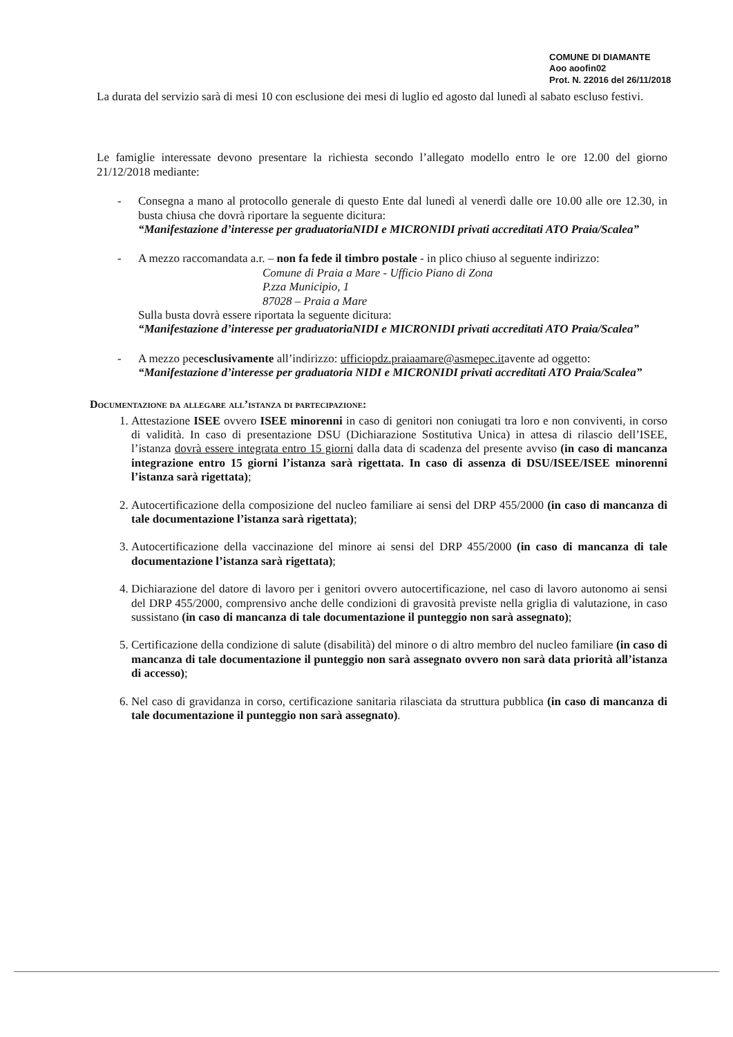COMUNE DI DIAMANTE
Aoo aoofin02
Prot. N. 22016 del 26/11/2018
La durata del servizio sarà di mesi 10 con esclusione dei mesi di luglio ed agosto dal lunedì al sabato escluso festivi.
Le famiglie interessate devono presentare la richiesta secondo l’allegato modello entro le ore 12.00 del giorno 21/12/2018 mediante:
- Consegna a mano al protocollo generale di questo Ente dal lunedì al venerdì dalle ore 10.00 alle ore 12.30, in busta chiusa che dovrà riportare la seguente dicitura:
“Manifestazione d’interesse per graduatoriaNIDI e MICRONIDI privati accreditati ATO Praia/Scalea”
- A mezzo raccomandata a.r. – non fa fede il timbro postale - in plico chiuso al seguente indirizzo:
Comune di Praia a Mare - Ufficio Piano di Zona
P.zza Municipio, 1
87028 – Praia a Mare
Sulla busta dovrà essere riportata la seguente dicitura:
“Manifestazione d’interesse per graduatoriaNIDI e MICRONIDI privati accreditati ATO Praia/Scalea”
- A mezzo pecesclusivamente all’indirizzo: ufficiopdz.praiaamare@asmepec.itavente ad oggetto:
“Manifestazione d’interesse per graduatoria NIDI e MICRONIDI privati accreditati ATO Praia/Scalea”
Documentazione da allegare all’istanza di partecipazione:
1. Attestazione ISEE ovvero ISEE minorenni in caso di genitori non coniugati tra loro e non conviventi, in corso di validità. In caso di presentazione DSU (Dichiarazione Sostitutiva Unica) in attesa di rilascio dell’ISEE, l’istanza dovrà essere integrata entro 15 giorni dalla data di scadenza del presente avviso (in caso di mancanza integrazione entro 15 giorni l’istanza sarà rigettata. In caso di assenza di DSU/ISEE/ISEE minorenni l’istanza sarà rigettata);
2. Autocertificazione della composizione del nucleo familiare ai sensi del DRP 455/2000 (in caso di mancanza di tale documentazione l’istanza sarà rigettata);
3. Autocertificazione della vaccinazione del minore ai sensi del DRP 455/2000 (in caso di mancanza di tale documentazione l’istanza sarà rigettata);
4. Dichiarazione del datore di lavoro per i genitori ovvero autocertificazione, nel caso di lavoro autonomo ai sensi del DRP 455/2000, comprensivo anche delle condizioni di gravosità previste nella griglia di valutazione, in caso sussistano (in caso di mancanza di tale documentazione il punteggio non sarà assegnato);
5. Certificazione della condizione di salute (disabilità) del minore o di altro membro del nucleo familiare (in caso di mancanza di tale documentazione il punteggio non sarà assegnato ovvero non sarà data priorità all’istanza di accesso);
6. Nel caso di gravidanza in corso, certificazione sanitaria rilasciata da struttura pubblica (in caso di mancanza di tale documentazione il punteggio non sarà assegnato).